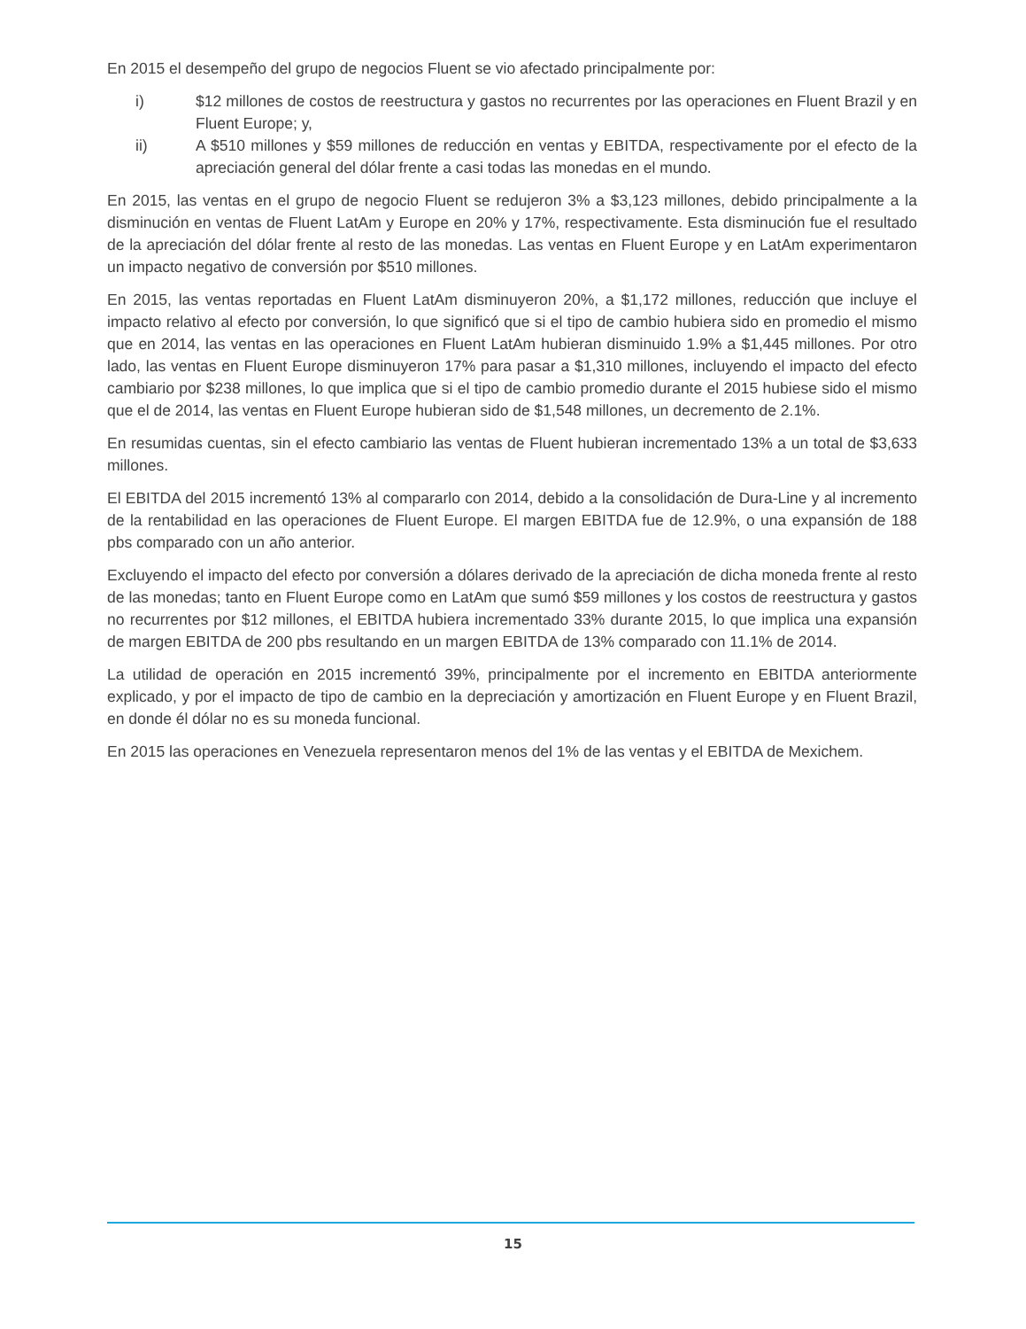En 2015 el desempeño del grupo de negocios Fluent se vio afectado principalmente por:
i) $12 millones de costos de reestructura y gastos no recurrentes por las operaciones en Fluent Brazil y en Fluent Europe; y,
ii) A $510 millones y $59 millones de reducción en ventas y EBITDA, respectivamente por el efecto de la apreciación general del dólar frente a casi todas las monedas en el mundo.
En 2015, las ventas en el grupo de negocio Fluent se redujeron 3% a $3,123 millones, debido principalmente a la disminución en ventas de Fluent LatAm y Europe en 20% y 17%, respectivamente. Esta disminución fue el resultado de la apreciación del dólar frente al resto de las monedas. Las ventas en Fluent Europe y en LatAm experimentaron un impacto negativo de conversión por $510 millones.
En 2015, las ventas reportadas en Fluent LatAm disminuyeron 20%, a $1,172 millones, reducción que incluye el impacto relativo al efecto por conversión, lo que significó que si el tipo de cambio hubiera sido en promedio el mismo que en 2014, las ventas en las operaciones en Fluent LatAm hubieran disminuido 1.9% a $1,445 millones. Por otro lado, las ventas en Fluent Europe disminuyeron 17% para pasar a $1,310 millones, incluyendo el impacto del efecto cambiario por $238 millones, lo que implica que si el tipo de cambio promedio durante el 2015 hubiese sido el mismo que el de 2014, las ventas en Fluent Europe hubieran sido de $1,548 millones, un decremento de 2.1%.
En resumidas cuentas, sin el efecto cambiario las ventas de Fluent hubieran incrementado 13% a un total de $3,633 millones.
El EBITDA del 2015 incrementó 13% al compararlo con 2014, debido a la consolidación de Dura-Line y al incremento de la rentabilidad en las operaciones de Fluent Europe. El margen EBITDA fue de 12.9%, o una expansión de 188 pbs comparado con un año anterior.
Excluyendo el impacto del efecto por conversión a dólares derivado de la apreciación de dicha moneda frente al resto de las monedas; tanto en Fluent Europe como en LatAm que sumó $59 millones y los costos de reestructura y gastos no recurrentes por $12 millones, el EBITDA hubiera incrementado 33% durante 2015, lo que implica una expansión de margen EBITDA de 200 pbs resultando en un margen EBITDA de 13% comparado con 11.1% de 2014.
La utilidad de operación en 2015 incrementó 39%, principalmente por el incremento en EBITDA anteriormente explicado, y por el impacto de tipo de cambio en la depreciación y amortización en Fluent Europe y en Fluent Brazil, en donde él dólar no es su moneda funcional.
En 2015 las operaciones en Venezuela representaron menos del 1% de las ventas y el EBITDA de Mexichem.
15